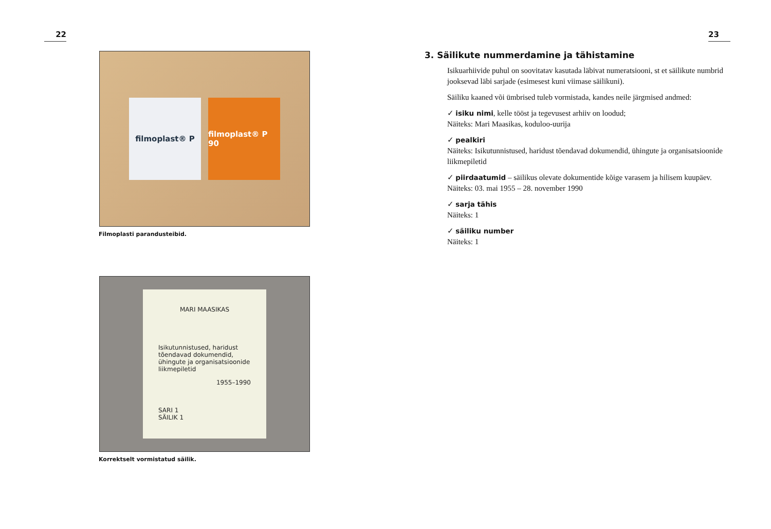22
filmoplast® P
filmoplast® P 90
Filmoplasti parandusteibid.
MARI MAASIKAS
Isikutunnistused, haridust tõendavad dokumendid, ühingute ja organisatsioonide liikmepiletid
1955–1990
SARI 1
SÄILIK 1
Korrektselt vormistatud säilik.
23
3. Säilikute nummerdamine ja tähistamine
Isikuarhiivide puhul on soovitatav kasutada läbivat numeratsiooni, st et säilikute numbrid jooksevad läbi sarjade (esimesest kuni viimase säilikuni).
Säiliku kaaned või ümbrised tuleb vormistada, kandes neile järgmised andmed:
✓ isiku nimi, kelle tööst ja tegevusest arhiiv on loodud;
Näiteks: Mari Maasikas, koduloo-uurija
✓ pealkiri
Näiteks: Isikutunnistused, haridust tõendavad dokumendid, ühingute ja organisatsioonide liikmepiletid
✓ piirdaatumid – säilikus olevate dokumentide kõige varasem ja hilisem kuupäev.
Näiteks: 03. mai 1955 – 28. november 1990
✓ sarja tähis
Näiteks: 1
✓ säiliku number
Näiteks: 1